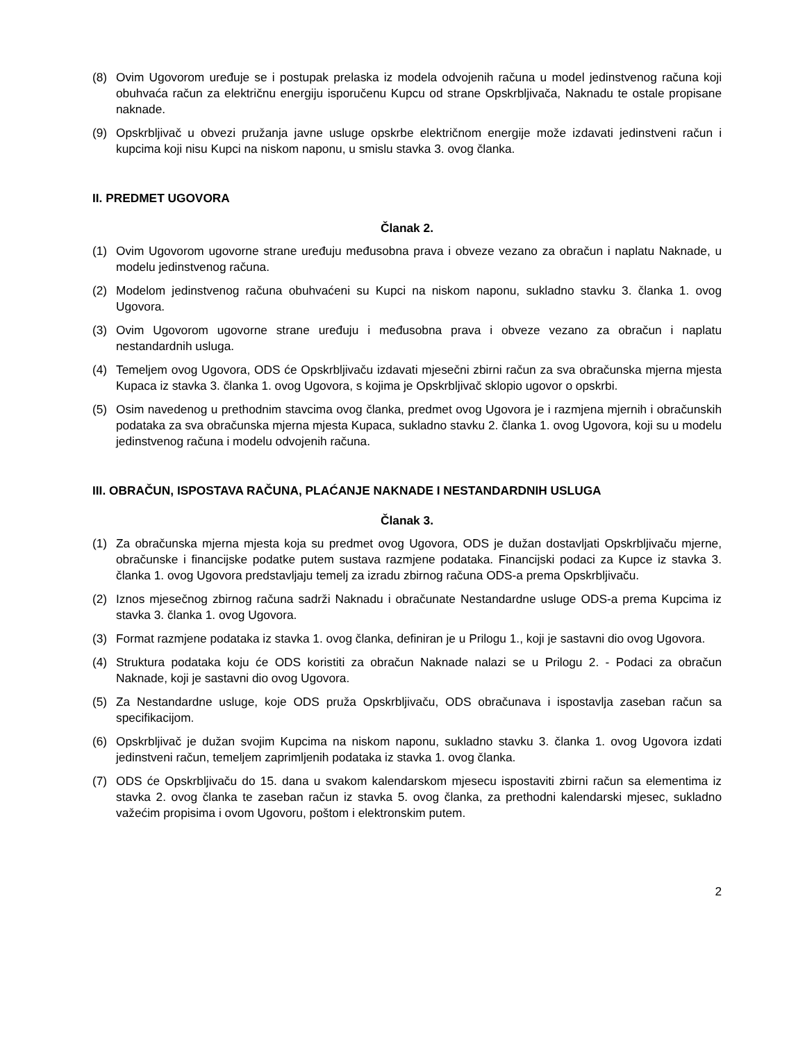(8) Ovim Ugovorom uređuje se i postupak prelaska iz modela odvojenih računa u model jedinstvenog računa koji obuhvaća račun za električnu energiju isporučenu Kupcu od strane Opskrbljivača, Naknadu te ostale propisane naknade.
(9) Opskrbljivač u obvezi pružanja javne usluge opskrbe električnom energije može izdavati jedinstveni račun i kupcima koji nisu Kupci na niskom naponu, u smislu stavka 3. ovog članka.
II. PREDMET UGOVORA
Članak 2.
(1) Ovim Ugovorom ugovorne strane uređuju međusobna prava i obveze vezano za obračun i naplatu Naknade, u modelu jedinstvenog računa.
(2) Modelom jedinstvenog računa obuhvaćeni su Kupci na niskom naponu, sukladno stavku 3. članka 1. ovog Ugovora.
(3) Ovim Ugovorom ugovorne strane uređuju i međusobna prava i obveze vezano za obračun i naplatu nestandardnih usluga.
(4) Temeljem ovog Ugovora, ODS će Opskrbljivaču izdavati mjesečni zbirni račun za sva obračunska mjerna mjesta Kupaca iz stavka 3. članka 1. ovog Ugovora, s kojima je Opskrbljivač sklopio ugovor o opskrbi.
(5) Osim navedenog u prethodnim stavcima ovog članka, predmet ovog Ugovora je i razmjena mjernih i obračunskih podataka za sva obračunska mjerna mjesta Kupaca, sukladno stavku 2. članka 1. ovog Ugovora, koji su u modelu jedinstvenog računa i modelu odvojenih računa.
III. OBRAČUN, ISPOSTAVA RAČUNA, PLAĆANJE NAKNADE I NESTANDARDNIH USLUGA
Članak 3.
(1) Za obračunska mjerna mjesta koja su predmet ovog Ugovora, ODS je dužan dostavljati Opskrbljivaču mjerne, obračunske i financijske podatke putem sustava razmjene podataka. Financijski podaci za Kupce iz stavka 3. članka 1. ovog Ugovora predstavljaju temelj za izradu zbirnog računa ODS-a prema Opskrbljivaču.
(2) Iznos mjesečnog zbirnog računa sadrži Naknadu i obračunate Nestandardne usluge ODS-a prema Kupcima iz stavka 3. članka 1. ovog Ugovora.
(3) Format razmjene podataka iz stavka 1. ovog članka, definiran je u Prilogu 1., koji je sastavni dio ovog Ugovora.
(4) Struktura podataka koju će ODS koristiti za obračun Naknade nalazi se u Prilogu 2. - Podaci za obračun Naknade, koji je sastavni dio ovog Ugovora.
(5) Za Nestandardne usluge, koje ODS pruža Opskrbljivaču, ODS obračunava i ispostavlja zaseban račun sa specifikacijom.
(6) Opskrbljivač je dužan svojim Kupcima na niskom naponu, sukladno stavku 3. članka 1. ovog Ugovora izdati jedinstveni račun, temeljem zaprimljenih podataka iz stavka 1. ovog članka.
(7) ODS će Opskrbljivaču do 15. dana u svakom kalendarskom mjesecu ispostaviti zbirni račun sa elementima iz stavka 2. ovog članka te zaseban račun iz stavka 5. ovog članka, za prethodni kalendarski mjesec, sukladno važećim propisima i ovom Ugovoru, poštom i elektronskim putem.
2